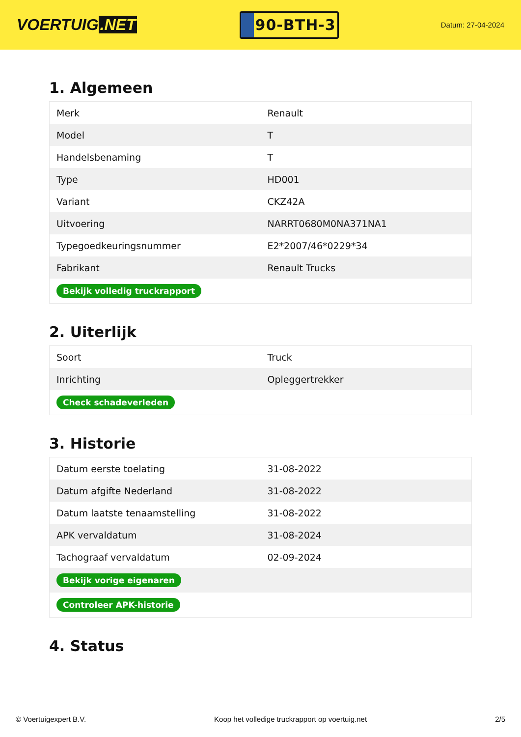VOERTUIG.NET
90-BTH-3
Datum: 27-04-2024
1. Algemeen
| Merk | Renault |
| Model | T |
| Handelsbenaming | T |
| Type | HD001 |
| Variant | CKZ42A |
| Uitvoering | NARRT0680M0NA371NA1 |
| Typegoedkeuringsnummer | E2*2007/46*0229*34 |
| Fabrikant | Renault Trucks |
| Bekijk volledig truckrapport | |
2. Uiterlijk
| Soort | Truck |
| Inrichting | Opleggertrekker |
| Check schadeverleden | |
3. Historie
| Datum eerste toelating | 31-08-2022 |
| Datum afgifte Nederland | 31-08-2022 |
| Datum laatste tenaamstelling | 31-08-2022 |
| APK vervaldatum | 31-08-2024 |
| Tachograaf vervaldatum | 02-09-2024 |
| Bekijk vorige eigenaren | |
| Controleer APK-historie | |
4. Status
© Voertuigexpert B.V. Koop het volledige truckrapport op voertuig.net 2/5